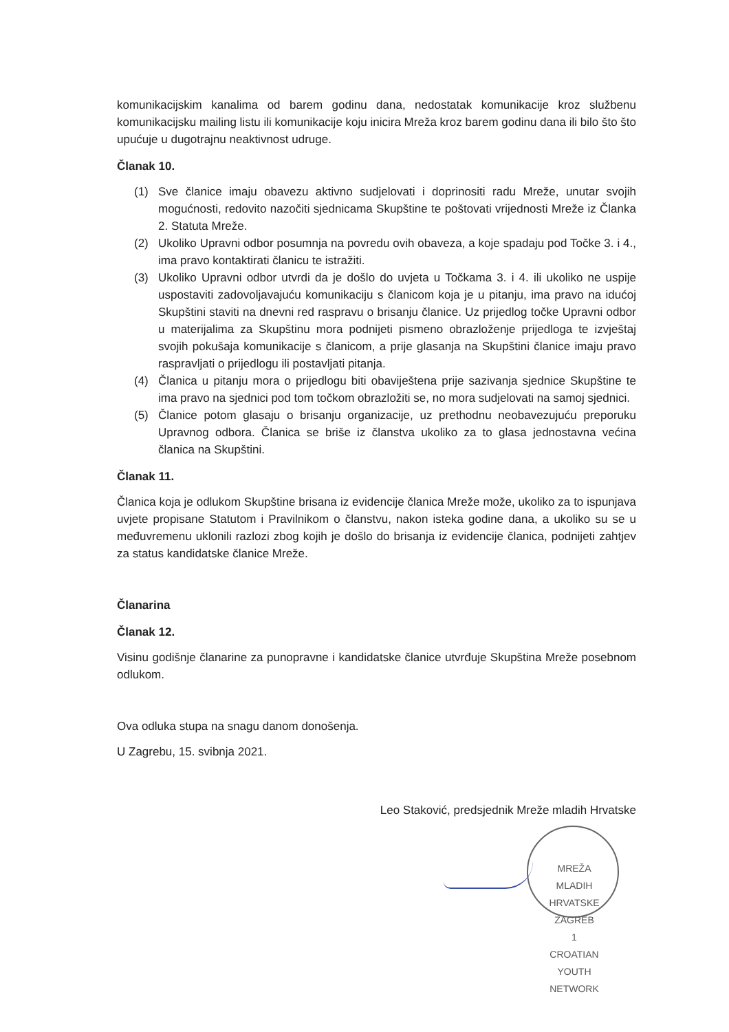komunikacijskim kanalima od barem godinu dana, nedostatak komunikacije kroz službenu komunikacijsku mailing listu ili komunikacije koju inicira Mreža kroz barem godinu dana ili bilo što što upućuje u dugotrajnu neaktivnost udruge.
Članak 10.
(1) Sve članice imaju obavezu aktivno sudjelovati i doprinositi radu Mreže, unutar svojih mogućnosti, redovito nazočiti sjednicama Skupštine te poštovati vrijednosti Mreže iz Članka 2. Statuta Mreže.
(2) Ukoliko Upravni odbor posumnja na povredu ovih obaveza, a koje spadaju pod Točke 3. i 4., ima pravo kontaktirati članicu te istražiti.
(3) Ukoliko Upravni odbor utvrdi da je došlo do uvjeta u Točkama 3. i 4. ili ukoliko ne uspije uspostaviti zadovoljavajuću komunikaciju s članicom koja je u pitanju, ima pravo na idućoj Skupštini staviti na dnevni red raspravu o brisanju članice. Uz prijedlog točke Upravni odbor u materijalima za Skupštinu mora podnijeti pismeno obrazloženje prijedloga te izvještaj svojih pokušaja komunikacije s članicom, a prije glasanja na Skupštini članice imaju pravo raspravljati o prijedlogu ili postavljati pitanja.
(4) Članica u pitanju mora o prijedlogu biti obaviještena prije sazivanja sjednice Skupštine te ima pravo na sjednici pod tom točkom obrazložiti se, no mora sudjelovati na samoj sjednici.
(5) Članice potom glasaju o brisanju organizacije, uz prethodnu neobavezujuću preporuku Upravnog odbora. Članica se briše iz članstva ukoliko za to glasa jednostavna većina članica na Skupštini.
Članak 11.
Članica koja je odlukom Skupštine brisana iz evidencije članica Mreže može, ukoliko za to ispunjava uvjete propisane Statutom i Pravilnikom o članstvu, nakon isteka godine dana, a ukoliko su se u međuvremenu uklonili razlozi zbog kojih je došlo do brisanja iz evidencije članica, podnijeti zahtjev za status kandidatske članice Mreže.
Članarina
Članak 12.
Visinu godišnje članarine za punopravne i kandidatske članice utvrđuje Skupština Mreže posebnom odlukom.
Ova odluka stupa na snagu danom donošenja.
U Zagrebu, 15. svibnja 2021.
Leo Staković, predsjednik Mreže mladih Hrvatske
MREŽA MLADIH HRVATSKE
ZAGREB
1
CROATIAN YOUTH NETWORK